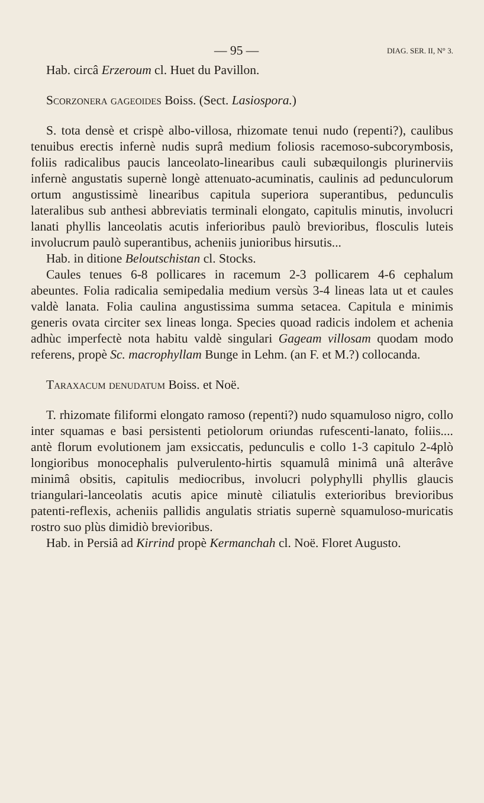— 95 — DIAG. SER. II, N° 3.
Hab. circâ Erzeroum cl. Huet du Pavillon.
Scorzonera gageoides Boiss. (Sect. Lasiospora.)
S. tota densè et crispè albo-villosa, rhizomate tenui nudo (repenti?), caulibus tenuibus erectis infernè nudis suprâ medium foliosis racemoso-subcorymbosis, foliis radicalibus paucis lanceolato-linearibus cauli subæquilongis plurinerviis infernè angustatis supernè longè attenuato-acuminatis, caulinis ad pedunculorum ortum angustissimè linearibus capitula superiora superantibus, pedunculis lateralibus sub anthesi abbreviatis terminali elongato, capitulis minutis, involucri lanati phyllis lanceolatis acutis inferioribus paulò brevioribus, flosculis luteis involucrum paulò superantibus, acheniis junioribus hirsutis...
Hab. in ditione Beloutschistan cl. Stocks.
Caules tenues 6-8 pollicares in racemum 2-3 pollicarem 4-6 cephalum abeuntes. Folia radicalia semipedalia medium versùs 3-4 lineas lata ut et caules valdè lanata. Folia caulina angustissima summa setacea. Capitula e minimis generis ovata circiter sex lineas longa. Species quoad radicis indolem et achenia adhùc imperfectè nota habitu valdè singulari Gageam villosam quodam modo referens, propè Sc. macrophyllam Bunge in Lehm. (an F. et M.?) collocanda.
Taraxacum denudatum Boiss. et Noë.
T. rhizomate filiformi elongato ramoso (repenti?) nudo squamuloso nigro, collo inter squamas e basi persistenti petiolorum oriundas rufescenti-lanato, foliis.... antè florum evolutionem jam exsiccatis, pedunculis e collo 1-3 capitulo 2-4plò longioribus monocephalis pulverulento-hirtis squamulâ minimâ unâ alterâve minimâ obsitis, capitulis mediocribus, involucri polyphylli phyllis glaucis triangulari-lanceolatis acutis apice minutè ciliatulis exterioribus brevioribus patenti-reflexis, acheniis pallidis angulatis striatis supernè squamuloso-muricatis rostro suo plùs dimidiò brevioribus.
Hab. in Persiâ ad Kirrind propè Kermanchah cl. Noë. Floret Augusto.